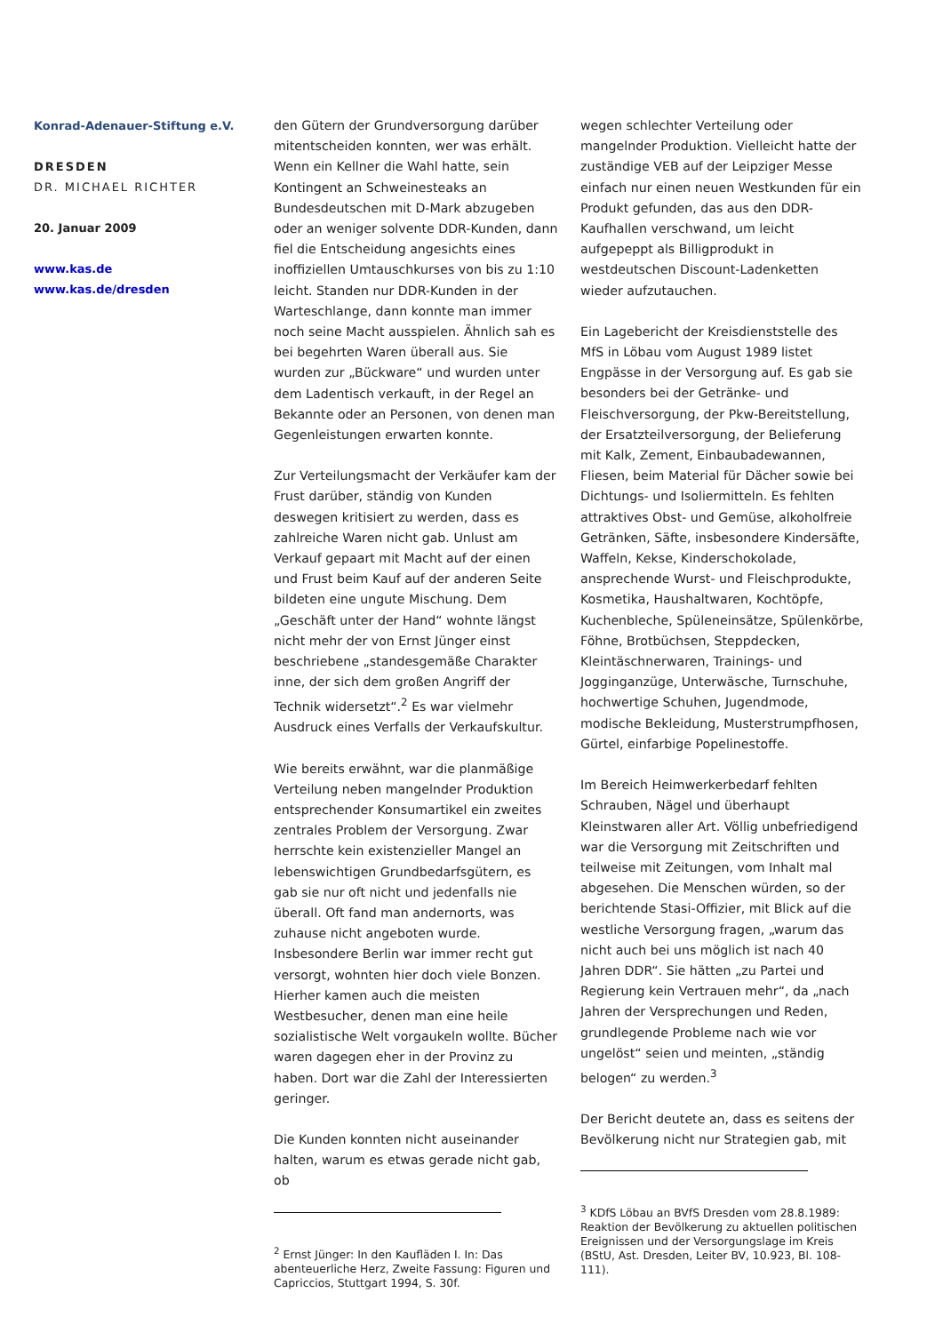Konrad-Adenauer-Stiftung e.V.
DRESDEN
DR. MICHAEL RICHTER
20. Januar 2009
www.kas.de
www.kas.de/dresden
den Gütern der Grundversorgung darüber mitentscheiden konnten, wer was erhält. Wenn ein Kellner die Wahl hatte, sein Kontingent an Schweinesteaks an Bundesdeutschen mit D-Mark abzugeben oder an weniger solvente DDR-Kunden, dann fiel die Entscheidung angesichts eines inoffiziellen Umtauschkurses von bis zu 1:10 leicht. Standen nur DDR-Kunden in der Warteschlange, dann konnte man immer noch seine Macht ausspielen. Ähnlich sah es bei begehrten Waren überall aus. Sie wurden zur „Bückware“ und wurden unter dem Ladentisch verkauft, in der Regel an Bekannte oder an Personen, von denen man Gegenleistungen erwarten konnte.
Zur Verteilungsmacht der Verkäufer kam der Frust darüber, ständig von Kunden deswegen kritisiert zu werden, dass es zahlreiche Waren nicht gab. Unlust am Verkauf gepaart mit Macht auf der einen und Frust beim Kauf auf der anderen Seite bildeten eine ungute Mischung. Dem „Geschäft unter der Hand“ wohnte längst nicht mehr der von Ernst Jünger einst beschriebene „standesgemäße Charakter inne, der sich dem großen Angriff der Technik widersetzt“.<sup>2</sup> Es war vielmehr Ausdruck eines Verfalls der Verkaufskultur.
Wie bereits erwähnt, war die planmäßige Verteilung neben mangelnder Produktion entsprechender Konsumartikel ein zweites zentrales Problem der Versorgung. Zwar herrschte kein existenzieller Mangel an lebenswichtigen Grundbedarfsgütern, es gab sie nur oft nicht und jedenfalls nie überall. Oft fand man andernorts, was zuhause nicht angeboten wurde. Insbesondere Berlin war immer recht gut versorgt, wohnten hier doch viele Bonzen. Hierher kamen auch die meisten Westbesucher, denen man eine heile sozialistische Welt vorgaukeln wollte. Bücher waren dagegen eher in der Provinz zu haben. Dort war die Zahl der Interessierten geringer.
Die Kunden konnten nicht auseinander halten, warum es etwas gerade nicht gab, ob
<sup>2</sup> Ernst Jünger: In den Kaufläden I. In: Das abenteuerliche Herz, Zweite Fassung: Figuren und Capriccios, Stuttgart 1994, S. 30f.
wegen schlechter Verteilung oder mangelnder Produktion. Vielleicht hatte der zuständige VEB auf der Leipziger Messe einfach nur einen neuen Westkunden für ein Produkt gefunden, das aus den DDR-Kaufhallen verschwand, um leicht aufgepeppt als Billigprodukt in westdeutschen Discount-Ladenketten wieder aufzutauchen.
Ein Lagebericht der Kreisdienststelle des MfS in Löbau vom August 1989 listet Engpässe in der Versorgung auf. Es gab sie besonders bei der Getränke- und Fleischversorgung, der Pkw-Bereitstellung, der Ersatzteilversorgung, der Belieferung mit Kalk, Zement, Einbaubadewannen, Fliesen, beim Material für Dächer sowie bei Dichtungs- und Isoliermitteln. Es fehlten attraktives Obst- und Gemüse, alkoholfreie Getränken, Säfte, insbesondere Kindersäfte, Waffeln, Kekse, Kinderschokolade, ansprechende Wurst- und Fleischprodukte, Kosmetika, Haushaltwaren, Kochtöpfe, Kuchenbleche, Spüleneinsätze, Spülenkörbe, Föhne, Brotbüchsen, Steppdecken, Kleintäschnerwaren, Trainings- und Jogginganzüge, Unterwäsche, Turnschuhe, hochwertige Schuhen, Jugendmode, modische Bekleidung, Musterstrumpfhosen, Gürtel, einfarbige Popelinestoffe.
Im Bereich Heimwerkerbedarf fehlten Schrauben, Nägel und überhaupt Kleinstwaren aller Art. Völlig unbefriedigend war die Versorgung mit Zeitschriften und teilweise mit Zeitungen, vom Inhalt mal abgesehen. Die Menschen würden, so der berichtende Stasi-Offizier, mit Blick auf die westliche Versorgung fragen, „warum das nicht auch bei uns möglich ist nach 40 Jahren DDR“. Sie hätten „zu Partei und Regierung kein Vertrauen mehr“, da „nach Jahren der Versprechungen und Reden, grundlegende Probleme nach wie vor ungelöst“ seien und meinten, „ständig belogen“ zu werden.<sup>3</sup>
Der Bericht deutete an, dass es seitens der Bevölkerung nicht nur Strategien gab, mit
<sup>3</sup> KDfS Löbau an BVfS Dresden vom 28.8.1989: Reaktion der Bevölkerung zu aktuellen politischen Ereignissen und der Versorgungslage im Kreis (BStU, Ast. Dresden, Leiter BV, 10.923, Bl. 108-111).